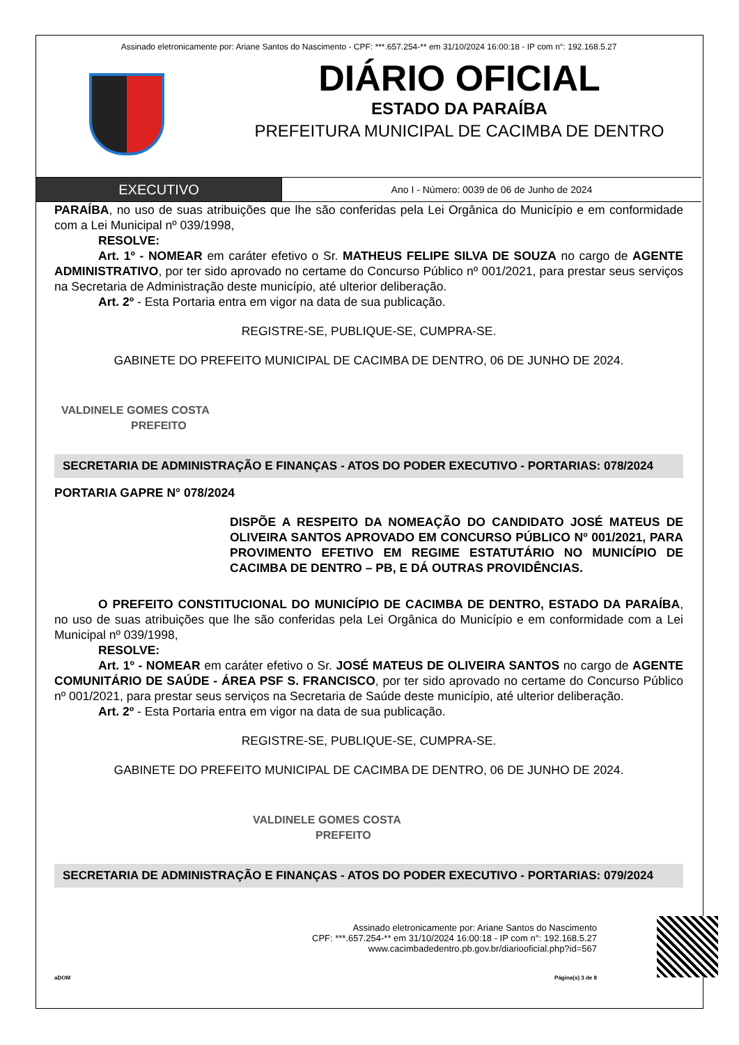Assinado eletronicamente por: Ariane Santos do Nascimento - CPF: ***.657.254-** em 31/10/2024 16:00:18 - IP com n°: 192.168.5.27
DIÁRIO OFICIAL
ESTADO DA PARAÍBA
PREFEITURA MUNICIPAL DE CACIMBA DE DENTRO
EXECUTIVO
Ano I - Número: 0039 de 06 de Junho de 2024
PARAÍBA, no uso de suas atribuições que lhe são conferidas pela Lei Orgânica do Município e em conformidade com a Lei Municipal nº 039/1998,
RESOLVE:
Art. 1º - NOMEAR em caráter efetivo o Sr. MATHEUS FELIPE SILVA DE SOUZA no cargo de AGENTE ADMINISTRATIVO, por ter sido aprovado no certame do Concurso Público nº 001/2021, para prestar seus serviços na Secretaria de Administração deste município, até ulterior deliberação.
Art. 2º - Esta Portaria entra em vigor na data de sua publicação.
REGISTRE-SE, PUBLIQUE-SE, CUMPRA-SE.
GABINETE DO PREFEITO MUNICIPAL DE CACIMBA DE DENTRO, 06 DE JUNHO DE 2024.
VALDINELE GOMES COSTA
PREFEITO
SECRETARIA DE ADMINISTRAÇÃO E FINANÇAS - ATOS DO PODER EXECUTIVO - PORTARIAS: 078/2024
PORTARIA GAPRE N° 078/2024
DISPÕE A RESPEITO DA NOMEAÇÃO DO CANDIDATO JOSÉ MATEUS DE OLIVEIRA SANTOS APROVADO EM CONCURSO PÚBLICO Nº 001/2021, PARA PROVIMENTO EFETIVO EM REGIME ESTATUTÁRIO NO MUNICÍPIO DE CACIMBA DE DENTRO – PB, E DÁ OUTRAS PROVIDÊNCIAS.
O PREFEITO CONSTITUCIONAL DO MUNICÍPIO DE CACIMBA DE DENTRO, ESTADO DA PARAÍBA, no uso de suas atribuições que lhe são conferidas pela Lei Orgânica do Município e em conformidade com a Lei Municipal nº 039/1998,
RESOLVE:
Art. 1º - NOMEAR em caráter efetivo o Sr. JOSÉ MATEUS DE OLIVEIRA SANTOS no cargo de AGENTE COMUNITÁRIO DE SAÚDE - ÁREA PSF S. FRANCISCO, por ter sido aprovado no certame do Concurso Público nº 001/2021, para prestar seus serviços na Secretaria de Saúde deste município, até ulterior deliberação.
Art. 2º - Esta Portaria entra em vigor na data de sua publicação.
REGISTRE-SE, PUBLIQUE-SE, CUMPRA-SE.
GABINETE DO PREFEITO MUNICIPAL DE CACIMBA DE DENTRO, 06 DE JUNHO DE 2024.
VALDINELE GOMES COSTA
PREFEITO
SECRETARIA DE ADMINISTRAÇÃO E FINANÇAS - ATOS DO PODER EXECUTIVO - PORTARIAS: 079/2024
Assinado eletronicamente por: Ariane Santos do Nascimento
CPF: ***.657.254-** em 31/10/2024 16:00:18 - IP com n°: 192.168.5.27
www.cacimbadedentro.pb.gov.br/diariooficial.php?id=567
aDOM Página(s) 3 de 8